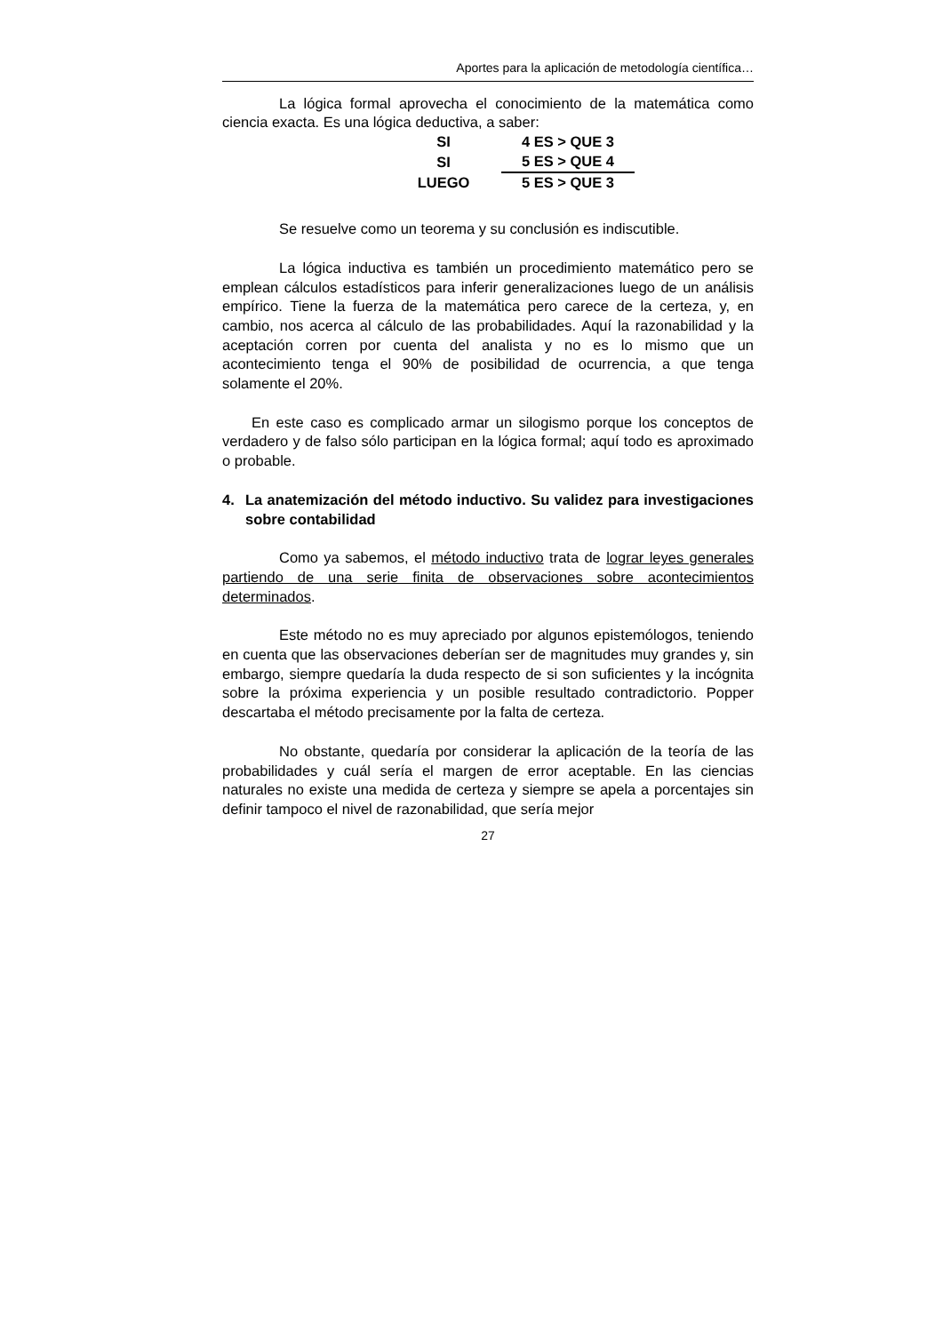Aportes para la aplicación de metodología científica…
La lógica formal aprovecha el conocimiento de la matemática como ciencia exacta. Es una lógica deductiva, a saber:
| SI | 4 ES > QUE 3 |
| SI | 5 ES > QUE 4 |
| LUEGO | 5 ES > QUE 3 |
Se resuelve como un teorema y su conclusión es indiscutible.
La lógica inductiva es también un procedimiento matemático pero se emplean cálculos estadísticos para inferir generalizaciones luego de un análisis empírico. Tiene la fuerza de la matemática pero carece de la certeza, y, en cambio, nos acerca al cálculo de las probabilidades. Aquí la razonabilidad y la aceptación corren por cuenta del analista y no es lo mismo que un acontecimiento tenga el 90% de posibilidad de ocurrencia, a que tenga solamente el 20%.
En este caso es complicado armar un silogismo porque los conceptos de verdadero y de falso sólo participan en la lógica formal; aquí todo es aproximado o probable.
4. La anatemización del método inductivo. Su validez para investigaciones sobre contabilidad
Como ya sabemos, el método inductivo trata de lograr leyes generales partiendo de una serie finita de observaciones sobre acontecimientos determinados.
Este método no es muy apreciado por algunos epistemólogos, teniendo en cuenta que las observaciones deberían ser de magnitudes muy grandes y, sin embargo, siempre quedaría la duda respecto de si son suficientes y la incógnita sobre la próxima experiencia y un posible resultado contradictorio. Popper descartaba el método precisamente por la falta de certeza.
No obstante, quedaría por considerar la aplicación de la teoría de las probabilidades y cuál sería el margen de error aceptable. En las ciencias naturales no existe una medida de certeza y siempre se apela a porcentajes sin definir tampoco el nivel de razonabilidad, que sería mejor
27